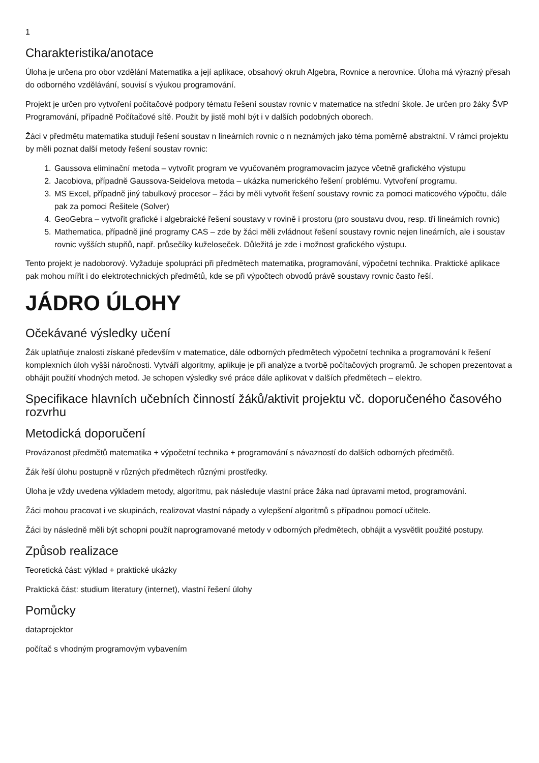1
Charakteristika/anotace
Úloha je určena pro obor vzdělání Matematika a její aplikace, obsahový okruh Algebra, Rovnice a nerovnice. Úloha má výrazný přesah do odborného vzdělávání, souvisí s výukou programování.
Projekt je určen pro vytvoření počítačové podpory tématu řešení soustav rovnic v matematice na střední škole. Je určen pro žáky ŠVP Programování, případně Počítačové sítě. Použit by jistě mohl být i v dalších podobných oborech.
Žáci v předmětu matematika studují řešení soustav n lineárních rovnic o n neznámých jako téma poměrně abstraktní. V rámci projektu by měli poznat další metody řešení soustav rovnic:
1. Gaussova eliminační metoda – vytvořit program ve vyučovaném programovacím jazyce včetně grafického výstupu
2. Jacobiova, případně Gaussova-Seidelova metoda – ukázka numerického řešení problému. Vytvoření programu.
3. MS Excel, případně jiný tabulkový procesor – žáci by měli vytvořit řešení soustavy rovnic za pomoci maticového výpočtu, dále pak za pomoci Řešitele (Solver)
4. GeoGebra – vytvořit grafické i algebraické řešení soustavy v rovině i prostoru (pro soustavu dvou, resp. tří lineárních rovnic)
5. Mathematica, případně jiné programy CAS – zde by žáci měli zvládnout řešení soustavy rovnic nejen lineárních, ale i soustav rovnic vyšších stupňů, např. průsečíky kuželoseček. Důležitá je zde i možnost grafického výstupu.
Tento projekt je nadoborový. Vyžaduje spolupráci při předmětech matematika, programování, výpočetní technika. Praktické aplikace pak mohou mířit i do elektrotechnických předmětů, kde se při výpočtech obvodů právě soustavy rovnic často řeší.
JÁDRO ÚLOHY
Očekávané výsledky učení
Žák uplatňuje znalosti získané především v matematice, dále odborných předmětech výpočetní technika a programování k řešení komplexních úloh vyšší náročnosti. Vytváří algoritmy, aplikuje je při analýze a tvorbě počítačových programů. Je schopen prezentovat a obhájit použití vhodných metod. Je schopen výsledky své práce dále aplikovat v dalších předmětech – elektro.
Specifikace hlavních učebních činností žáků/aktivit projektu vč. doporučeného časového rozvrhu
Metodická doporučení
Provázanost předmětů matematika + výpočetní technika + programování s návazností do dalších odborných předmětů.
Žák řeší úlohu postupně v různých předmětech různými prostředky.
Úloha je vždy uvedena výkladem metody, algoritmu, pak následuje vlastní práce žáka nad úpravami metod, programování.
Žáci mohou pracovat i ve skupinách, realizovat vlastní nápady a vylepšení algoritmů s případnou pomocí učitele.
Žáci by následně měli být schopni použít naprogramované metody v odborných předmětech, obhájit a vysvětlit použité postupy.
Způsob realizace
Teoretická část: výklad + praktické ukázky
Praktická část: studium literatury (internet), vlastní řešení úlohy
Pomůcky
dataprojektor
počítač s vhodným programovým vybavením